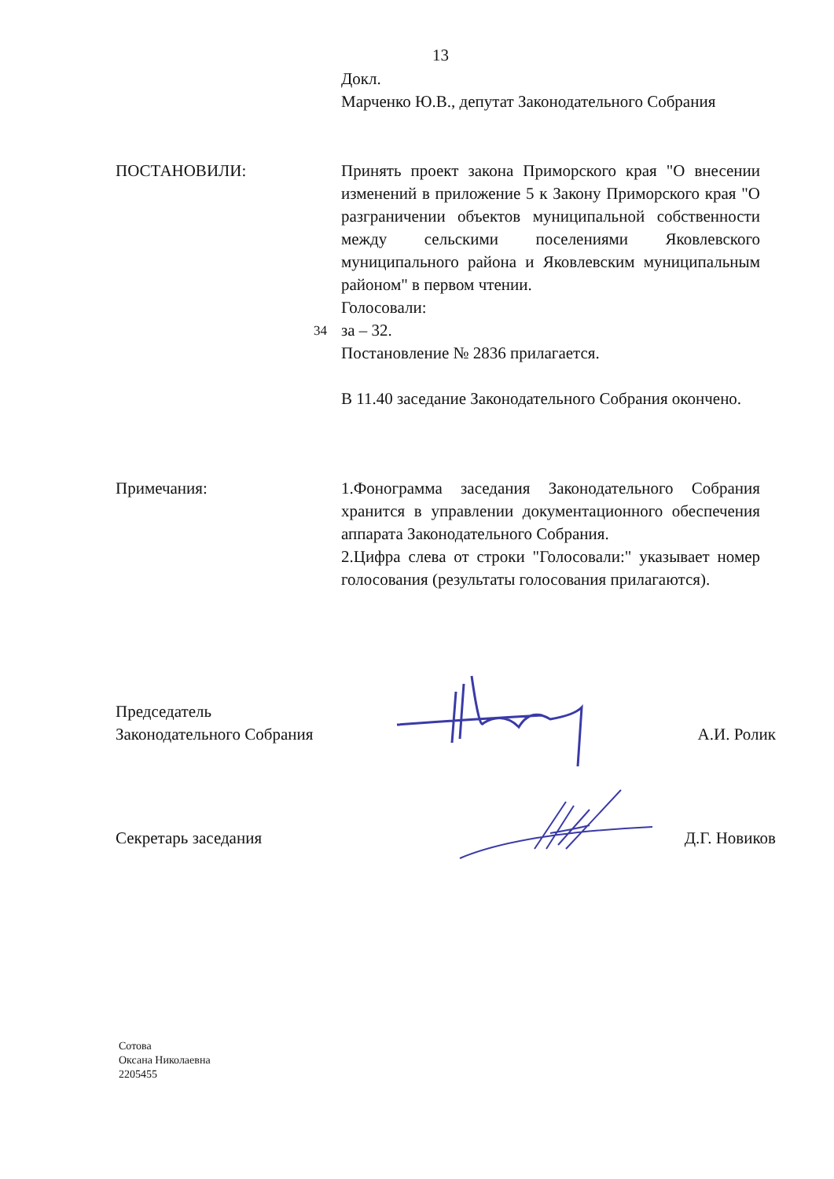13
Докл.
Марченко Ю.В., депутат Законодательного Собрания
ПОСТАНОВИЛИ: Принять проект закона Приморского края "О внесении изменений в приложение 5 к Закону Приморского края "О разграничении объектов муниципальной собственности между сельскими поселениями Яковлевского муниципального района и Яковлевским муниципальным районом" в первом чтении.
Голосовали:
34 за – 32.
Постановление № 2836 прилагается.
В 11.40 заседание Законодательного Собрания окончено.
Примечания: 1.Фонограмма заседания Законодательного Собрания хранится в управлении документационного обеспечения аппарата Законодательного Собрания.
2.Цифра слева от строки "Голосовали:" указывает номер голосования (результаты голосования прилагаются).
Председатель
Законодательного Собрания
А.И. Ролик
Секретарь заседания Д.Г. Новиков
Сотова
Оксана Николаевна
2205455